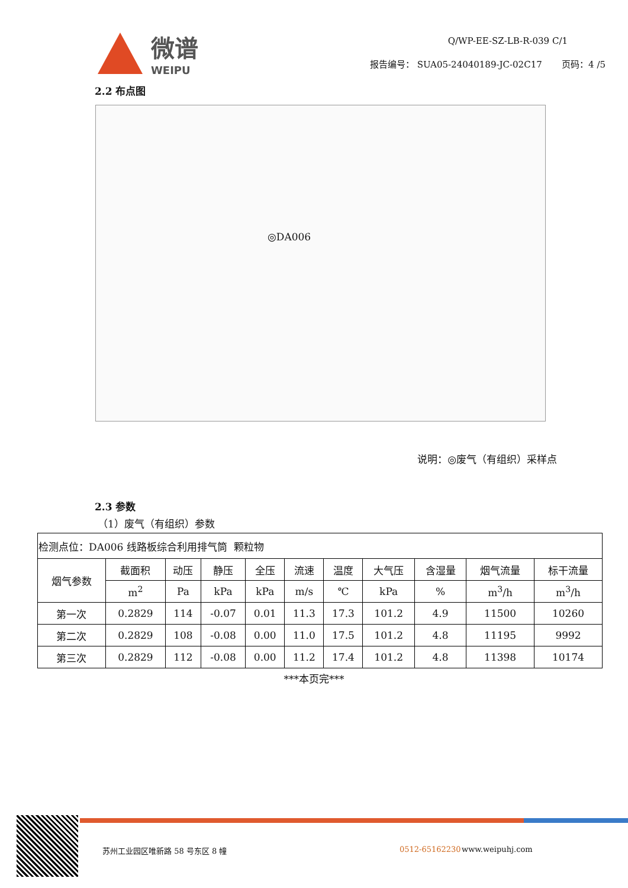微谱
WEIPU
Q/WP-EE-SZ-LB-R-039 C/1
报告编号： SUA05-24040189-JC-02C17 页码：4 /5
2.2 布点图
◎DA006
说明：◎废气（有组织）采样点
2.3 参数
（1）废气（有组织）参数
| 检测点位：DA006 线路板综合利用排气筒 颗粒物 | | | | | | | | | | |
| 烟气参数 | 截面积 | 动压 | 静压 | 全压 | 流速 | 温度 | 大气压 | 含湿量 | 烟气流量 | 标干流量 |
| | m<sup>2</sup> | Pa | kPa | kPa | m/s | ℃ | kPa | % | m<sup>3</sup>/h | m<sup>3</sup>/h |
| 第一次 | 0.2829 | 114 | -0.07 | 0.01 | 11.3 | 17.3 | 101.2 | 4.9 | 11500 | 10260 |
| 第二次 | 0.2829 | 108 | -0.08 | 0.00 | 11.0 | 17.5 | 101.2 | 4.8 | 11195 | 9992 |
| 第三次 | 0.2829 | 112 | -0.08 | 0.00 | 11.2 | 17.4 | 101.2 | 4.8 | 11398 | 10174 |
***本页完***
苏州工业园区唯新路 58 号东区 8 幢 0512-65162230 www.weipuhj.com